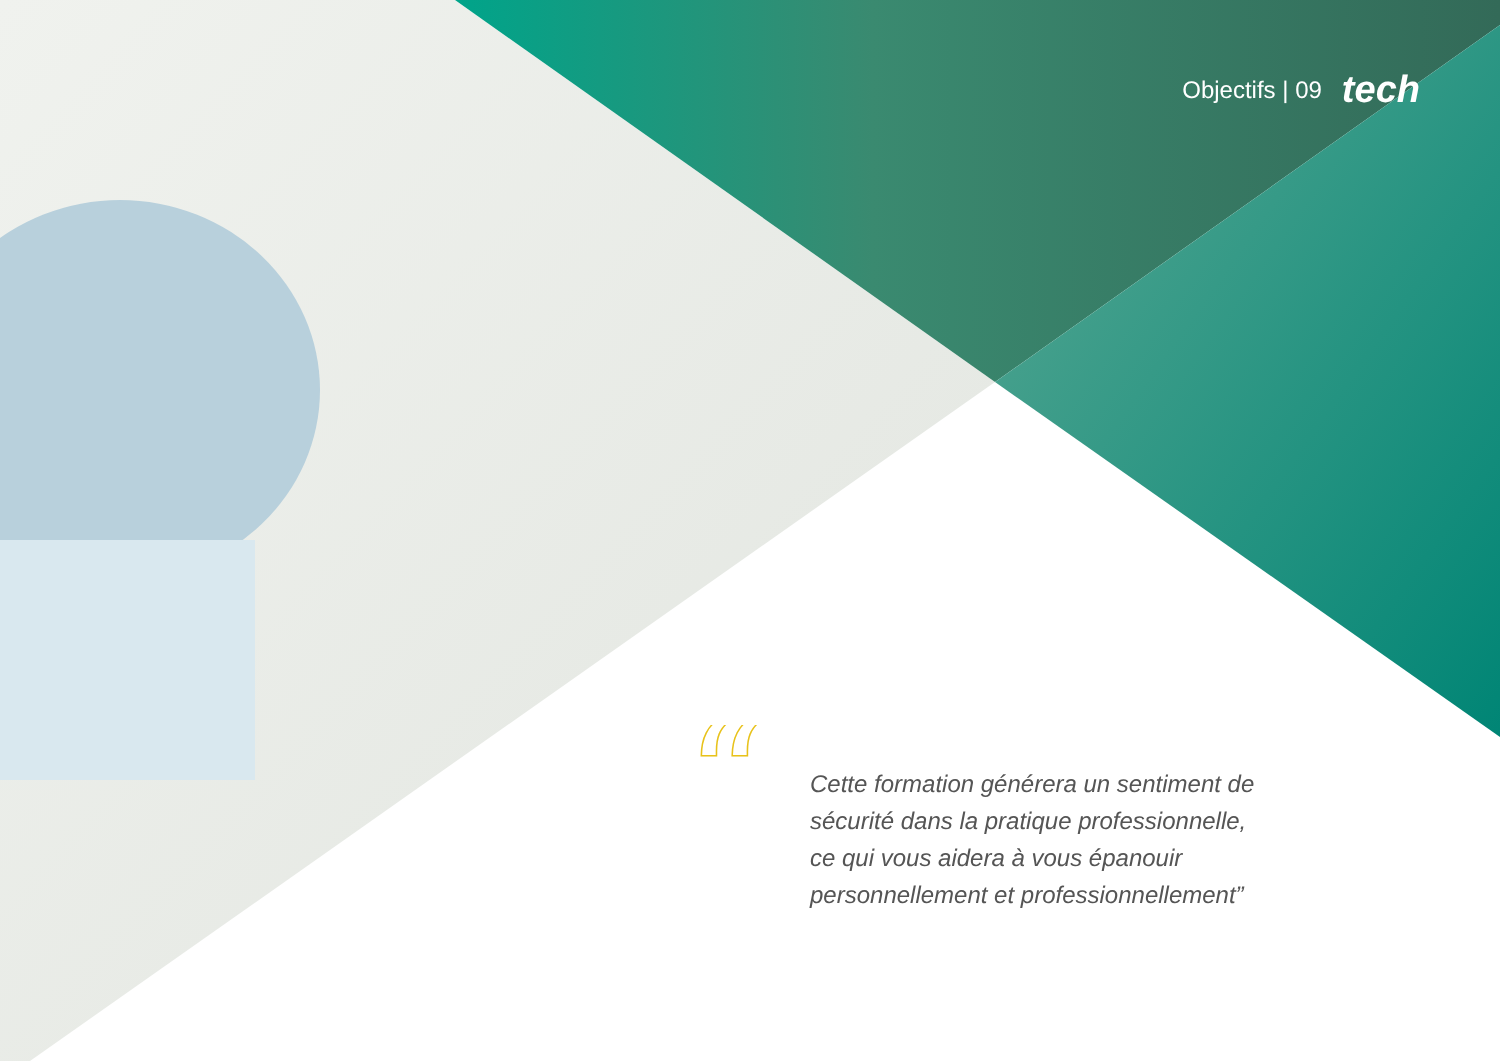Objectifs | 09 tech
“
Cette formation générera un sentiment de sécurité dans la pratique professionnelle, ce qui vous aidera à vous épanouir personnellement et professionnellement”